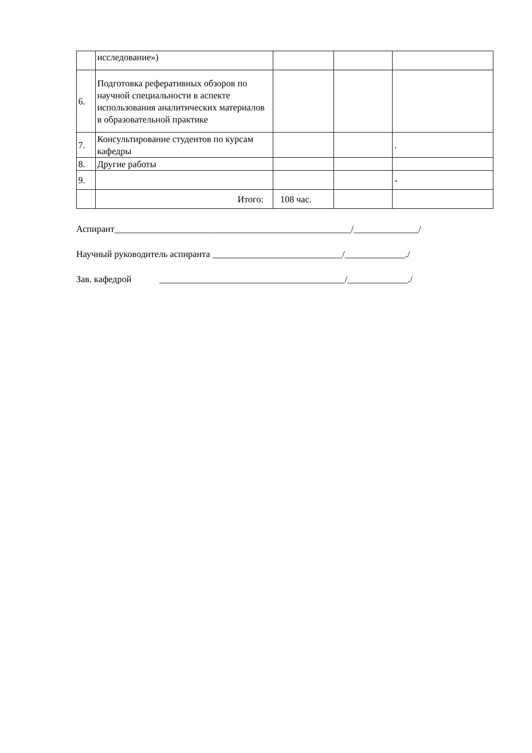| | исследование») | | | |
| 6. | Подготовка реферативных обзоров по научной специальности в аспекте использования аналитических материалов в образовательной практике | | | |
| 7. | Консультирование студентов по курсам кафедры | | | . |
| 8. | Другие работы | | | |
| 9. | | | | - |
| | Итого: | 108 час. | | |
Аспирант___________________________________________________/______________/
Научный руководитель аспиранта ____________________________/_____________./
Зав. кафедрой ________________________________________/_____________./